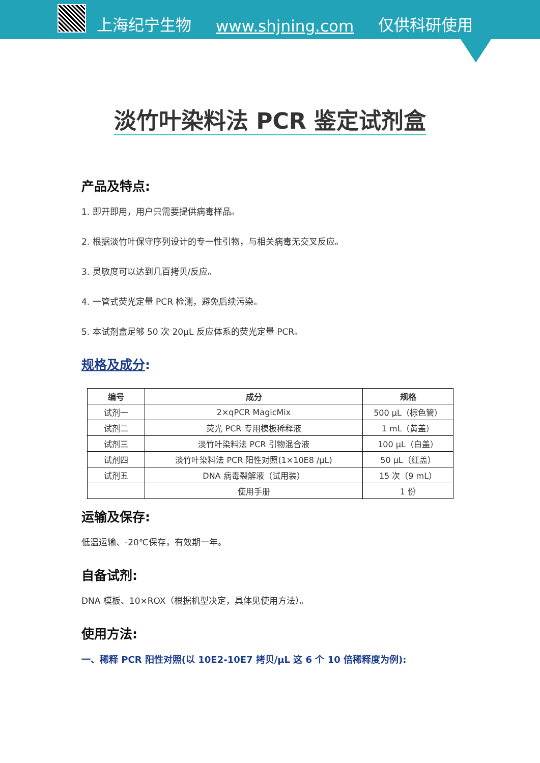上海纪宁生物 www.shjning.com 仅供科研使用
淡竹叶染料法 PCR 鉴定试剂盒
产品及特点:
1. 即开即用，用户只需要提供病毒样品。
2. 根据淡竹叶保守序列设计的专一性引物，与相关病毒无交叉反应。
3. 灵敏度可以达到几百拷贝/反应。
4. 一管式荧光定量 PCR 检测，避免后续污染。
5. 本试剂盒足够 50 次 20μL 反应体系的荧光定量 PCR。
规格及成分:
| 编号 | 成分 | 规格 |
| --- | --- | --- |
| 试剂一 | 2×qPCR MagicMix | 500 μL（棕色管） |
| 试剂二 | 荧光 PCR 专用模板稀释液 | 1 mL（黄盖） |
| 试剂三 | 淡竹叶染料法 PCR 引物混合液 | 100 μL（白盖） |
| 试剂四 | 淡竹叶染料法 PCR 阳性对照(1×10E8 /μL) | 50 μL（红盖） |
| 试剂五 | DNA 病毒裂解液（试用装） | 15 次（9 mL） |
| | 使用手册 | 1 份 |
运输及保存:
低温运输、-20℃保存，有效期一年。
自备试剂:
DNA 模板、10×ROX（根据机型决定，具体见使用方法）。
使用方法:
一、稀释 PCR 阳性对照(以 10E2-10E7 拷贝/μL 这 6 个 10 倍稀释度为例):